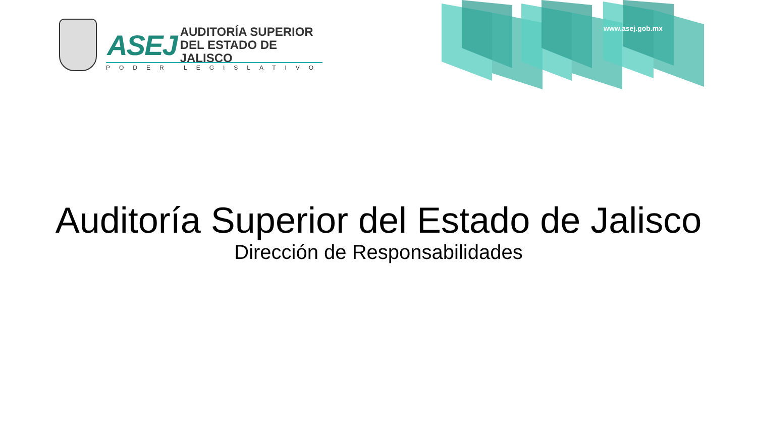www.asej.gob.mx
ASEJ
AUDITORÍA SUPERIOR
DEL ESTADO DE JALISCO
PODER LEGISLATIVO
Auditoría Superior del Estado de Jalisco
Dirección de Responsabilidades